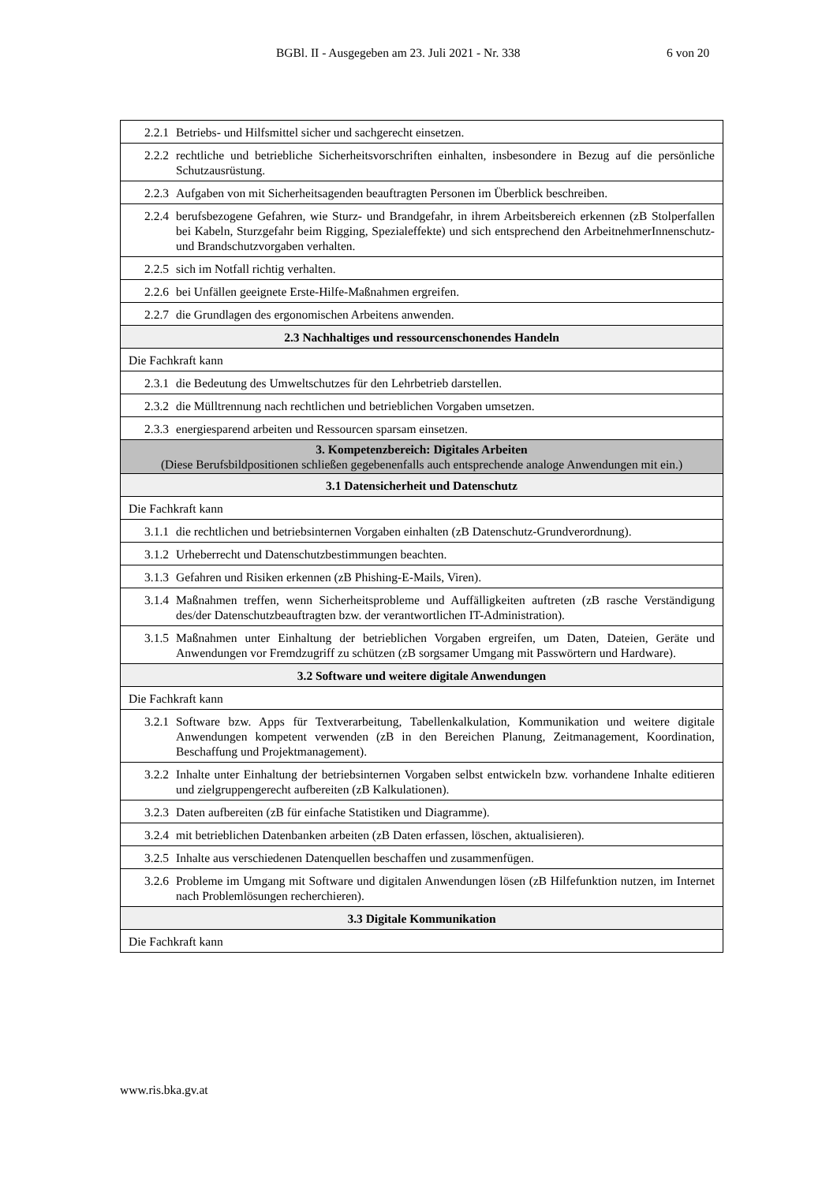BGBl. II - Ausgegeben am 23. Juli 2021 - Nr. 338 6 von 20
| 2.2.1 Betriebs- und Hilfsmittel sicher und sachgerecht einsetzen. |
| 2.2.2 rechtliche und betriebliche Sicherheitsvorschriften einhalten, insbesondere in Bezug auf die persönliche Schutzausrüstung. |
| 2.2.3 Aufgaben von mit Sicherheitsagenden beauftragten Personen im Überblick beschreiben. |
| 2.2.4 berufsbezogene Gefahren, wie Sturz- und Brandgefahr, in ihrem Arbeitsbereich erkennen (zB Stolperfallen bei Kabeln, Sturzgefahr beim Rigging, Spezialeffekte) und sich entsprechend den ArbeitnehmerInnenschutz- und Brandschutzvorgaben verhalten. |
| 2.2.5 sich im Notfall richtig verhalten. |
| 2.2.6 bei Unfällen geeignete Erste-Hilfe-Maßnahmen ergreifen. |
| 2.2.7 die Grundlagen des ergonomischen Arbeitens anwenden. |
| 2.3 Nachhaltiges und ressourcenschonendes Handeln |
| Die Fachkraft kann |
| 2.3.1 die Bedeutung des Umweltschutzes für den Lehrbetrieb darstellen. |
| 2.3.2 die Mülltrennung nach rechtlichen und betrieblichen Vorgaben umsetzen. |
| 2.3.3 energiesparend arbeiten und Ressourcen sparsam einsetzen. |
| 3. Kompetenzbereich: Digitales Arbeiten (Diese Berufsbildpositionen schließen gegebenenfalls auch entsprechende analoge Anwendungen mit ein.) |
| 3.1 Datensicherheit und Datenschutz |
| Die Fachkraft kann |
| 3.1.1 die rechtlichen und betriebsinternen Vorgaben einhalten (zB Datenschutz-Grundverordnung). |
| 3.1.2 Urheberrecht und Datenschutzbestimmungen beachten. |
| 3.1.3 Gefahren und Risiken erkennen (zB Phishing-E-Mails, Viren). |
| 3.1.4 Maßnahmen treffen, wenn Sicherheitsprobleme und Auffälligkeiten auftreten (zB rasche Verständigung des/der Datenschutzbeauftragten bzw. der verantwortlichen IT-Administration). |
| 3.1.5 Maßnahmen unter Einhaltung der betrieblichen Vorgaben ergreifen, um Daten, Dateien, Geräte und Anwendungen vor Fremdzugriff zu schützen (zB sorgsamer Umgang mit Passwörtern und Hardware). |
| 3.2 Software und weitere digitale Anwendungen |
| Die Fachkraft kann |
| 3.2.1 Software bzw. Apps für Textverarbeitung, Tabellenkalkulation, Kommunikation und weitere digitale Anwendungen kompetent verwenden (zB in den Bereichen Planung, Zeitmanagement, Koordination, Beschaffung und Projektmanagement). |
| 3.2.2 Inhalte unter Einhaltung der betriebsinternen Vorgaben selbst entwickeln bzw. vorhandene Inhalte editieren und zielgruppengerecht aufbereiten (zB Kalkulationen). |
| 3.2.3 Daten aufbereiten (zB für einfache Statistiken und Diagramme). |
| 3.2.4 mit betrieblichen Datenbanken arbeiten (zB Daten erfassen, löschen, aktualisieren). |
| 3.2.5 Inhalte aus verschiedenen Datenquellen beschaffen und zusammenfügen. |
| 3.2.6 Probleme im Umgang mit Software und digitalen Anwendungen lösen (zB Hilfefunktion nutzen, im Internet nach Problemlösungen recherchieren). |
| 3.3 Digitale Kommunikation |
| Die Fachkraft kann |
www.ris.bka.gv.at